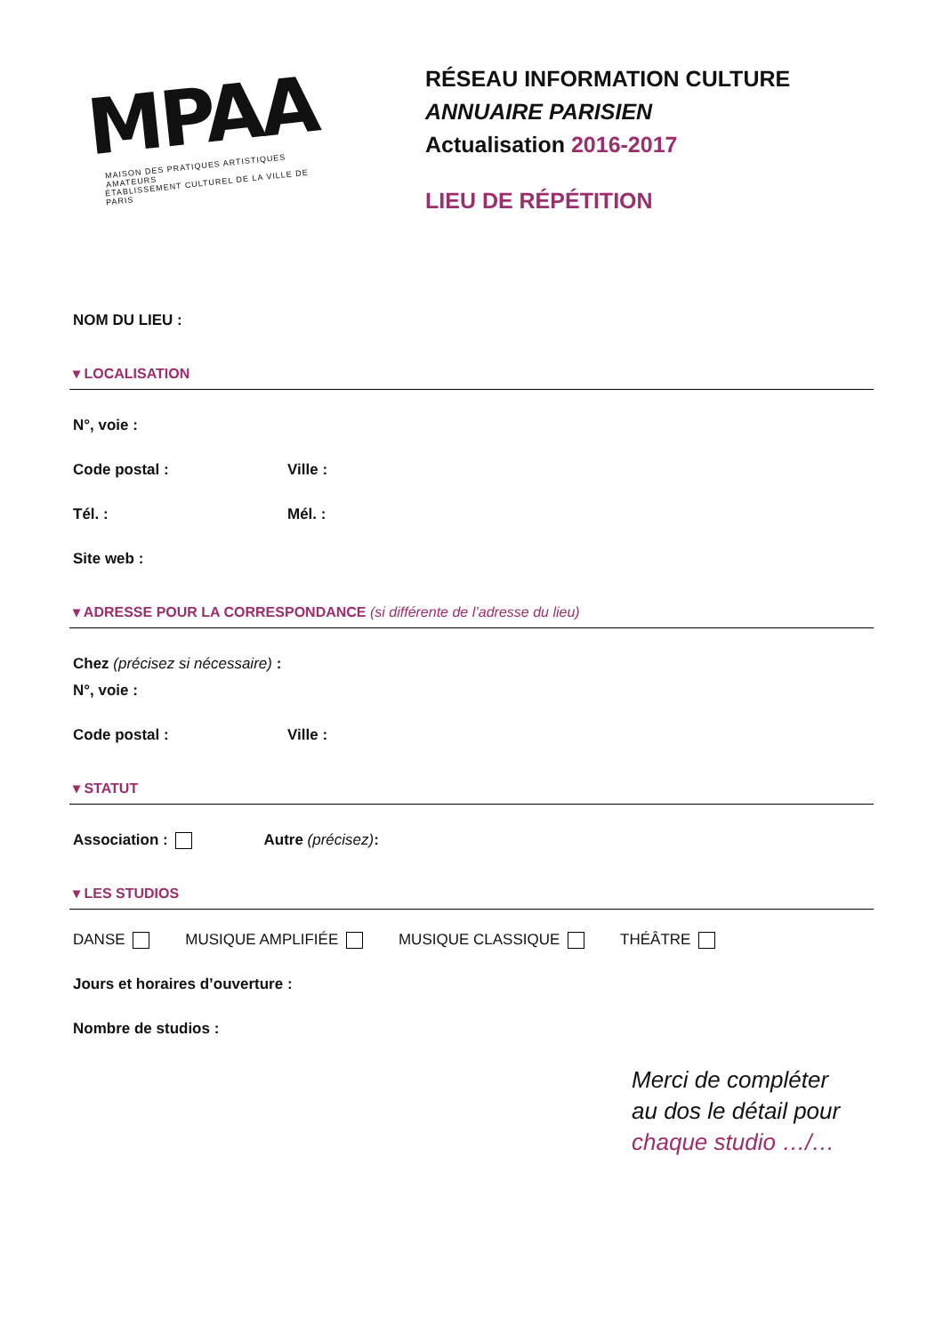MPAA
MAISON DES PRATIQUES ARTISTIQUES AMATEURS
ÉTABLISSEMENT CULTUREL DE LA VILLE DE PARIS
RÉSEAU INFORMATION CULTURE
ANNUAIRE PARISIEN
Actualisation 2016-2017
LIEU DE RÉPÉTITION
NOM DU LIEU :
▾ LOCALISATION
N°, voie :
Code postal : Ville :
Tél. : Mél. :
Site web :
▾ ADRESSE POUR LA CORRESPONDANCE (si différente de l’adresse du lieu)
Chez (précisez si nécessaire) :
N°, voie :
Code postal : Ville :
▾ STATUT
Association : Autre (précisez):
▾ LES STUDIOS
DANSE MUSIQUE AMPLIFIÉE MUSIQUE CLASSIQUE THÉÂTRE
Jours et horaires d’ouverture :
Nombre de studios :
Merci de compléter
au dos le détail pour
chaque studio …/…